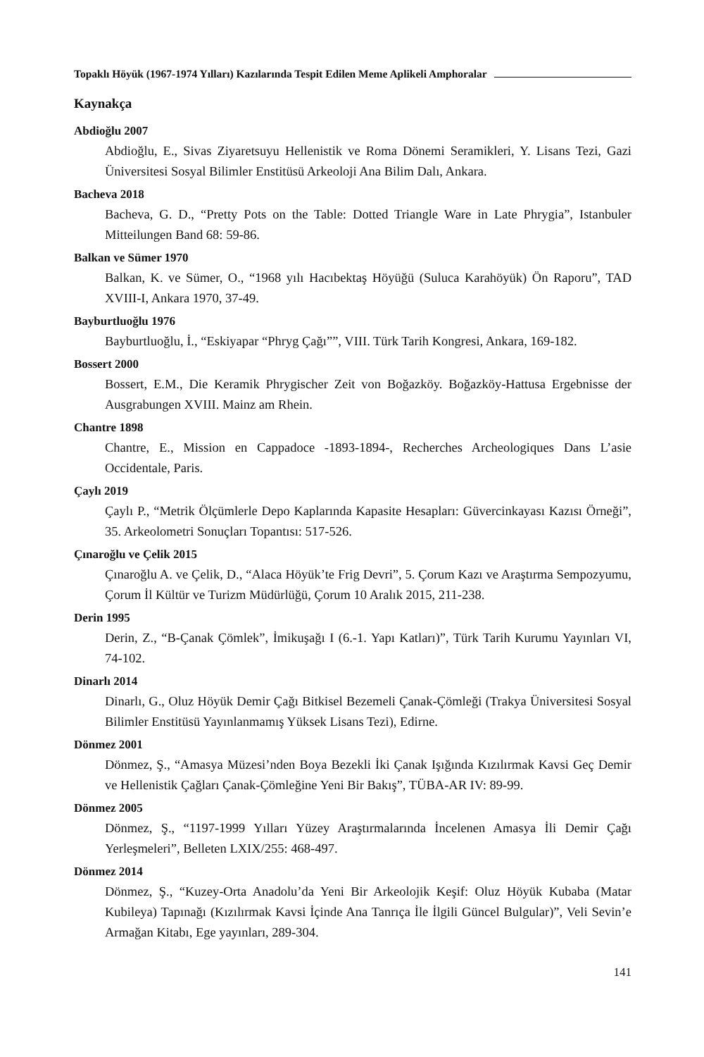Topaklı Höyük (1967-1974 Yılları) Kazılarında Tespit Edilen Meme Aplikeli Amphoralar
Kaynakça
Abdioğlu 2007
Abdioğlu, E., Sivas Ziyaretsuyu Hellenistik ve Roma Dönemi Seramikleri, Y. Lisans Tezi, Gazi Üniversitesi Sosyal Bilimler Enstitüsü Arkeoloji Ana Bilim Dalı, Ankara.
Bacheva 2018
Bacheva, G. D., “Pretty Pots on the Table: Dotted Triangle Ware in Late Phrygia”, Istanbuler Mitteilungen Band 68: 59-86.
Balkan ve Sümer 1970
Balkan, K. ve Sümer, O., “1968 yılı Hacıbektaş Höyüğü (Suluca Karahöyük) Ön Raporu”, TAD XVIII-I, Ankara 1970, 37-49.
Bayburtluoğlu 1976
Bayburtluoğlu, İ., “Eskiyapar “Phryg Çağı””, VIII. Türk Tarih Kongresi, Ankara, 169-182.
Bossert 2000
Bossert, E.M., Die Keramik Phrygischer Zeit von Boğazköy. Boğazköy-Hattusa Ergebnisse der Ausgrabungen XVIII. Mainz am Rhein.
Chantre 1898
Chantre, E., Mission en Cappadoce -1893-1894-, Recherches Archeologiques Dans L’asie Occidentale, Paris.
Çaylı 2019
Çaylı P., “Metrik Ölçümlerle Depo Kaplarında Kapasite Hesapları: Güvercinkayası Kazısı Örneği”, 35. Arkeolometri Sonuçları Topantısı: 517-526.
Çınaroğlu ve Çelik 2015
Çınaroğlu A. ve Çelik, D., “Alaca Höyük’te Frig Devri”, 5. Çorum Kazı ve Araştırma Sempozyumu, Çorum İl Kültür ve Turizm Müdürlüğü, Çorum 10 Aralık 2015, 211-238.
Derin 1995
Derin, Z., “B-Çanak Çömlek”, İmikuşağı I (6.-1. Yapı Katları)”, Türk Tarih Kurumu Yayınları VI, 74-102.
Dinarlı 2014
Dinarlı, G., Oluz Höyük Demir Çağı Bitkisel Bezemeli Çanak-Çömleği (Trakya Üniversitesi Sosyal Bilimler Enstitüsü Yayınlanmamış Yüksek Lisans Tezi), Edirne.
Dönmez 2001
Dönmez, Ş., “Amasya Müzesi’nden Boya Bezekli İki Çanak Işığında Kızılırmak Kavsi Geç Demir ve Hellenistik Çağları Çanak-Çömleğine Yeni Bir Bakış”, TÜBA-AR IV: 89-99.
Dönmez 2005
Dönmez, Ş., “1197-1999 Yılları Yüzey Araştırmalarında İncelenen Amasya İli Demir Çağı Yerleşmeleri”, Belleten LXIX/255: 468-497.
Dönmez 2014
Dönmez, Ş., “Kuzey-Orta Anadolu’da Yeni Bir Arkeolojik Keşif: Oluz Höyük Kubaba (Matar Kubileya) Tapınağı (Kızılırmak Kavsi İçinde Ana Tanrıça İle İlgili Güncel Bulgular)”, Veli Sevin’e Armağan Kitabı, Ege yayınları, 289-304.
141